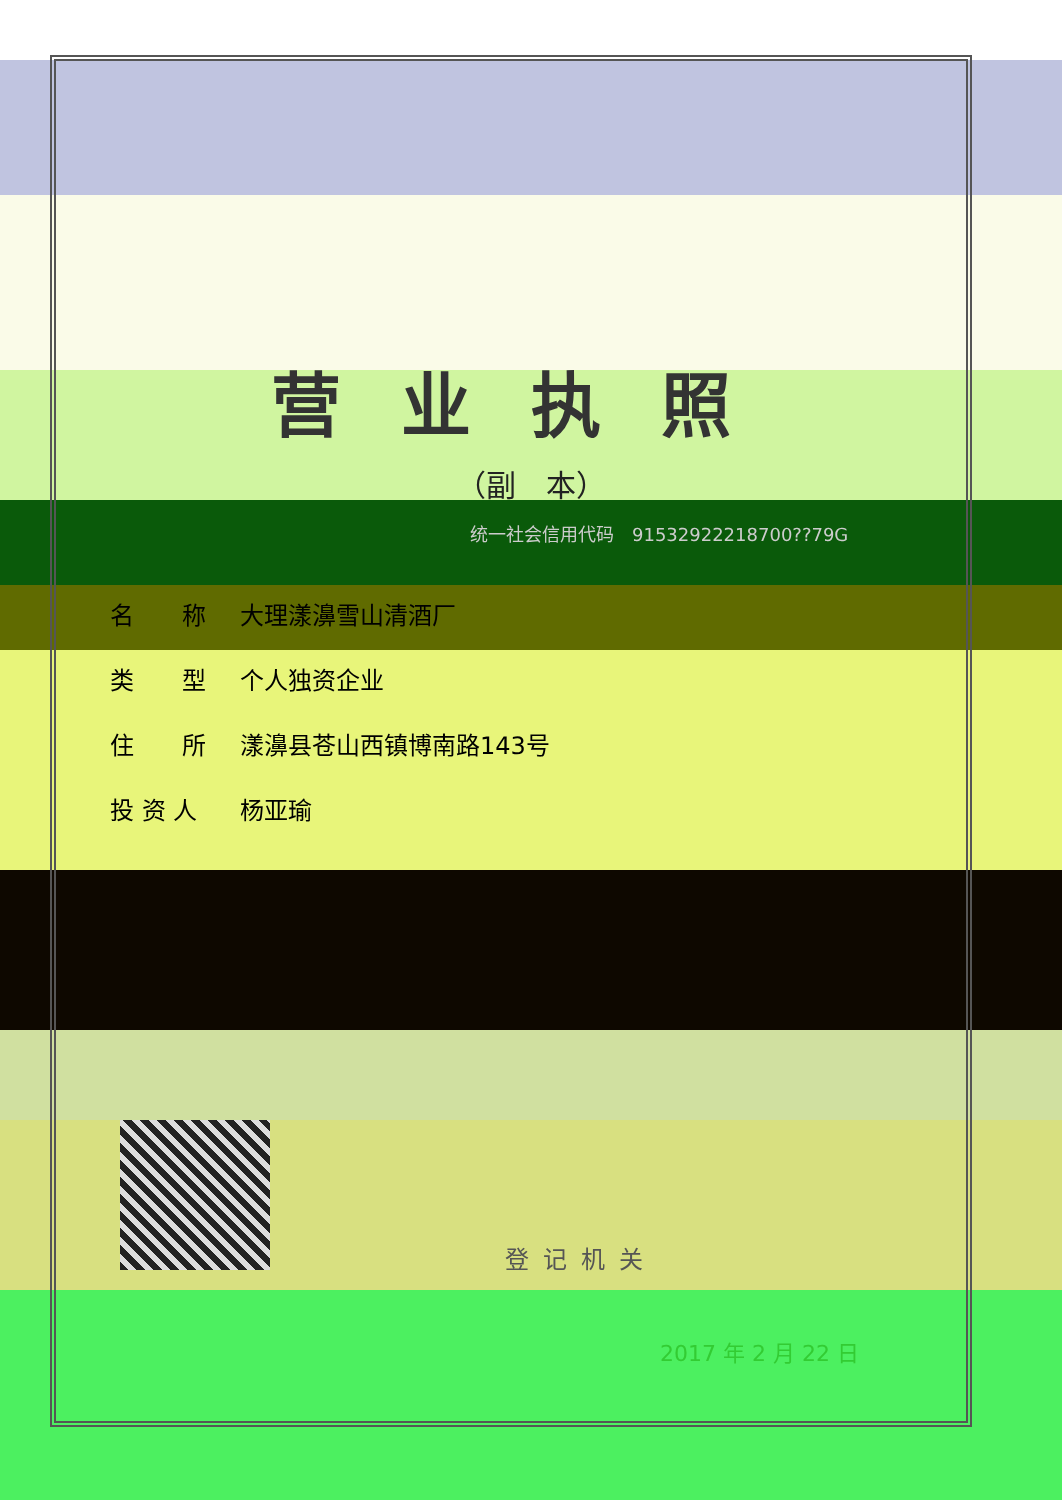营业执照
（副　本）
统一社会信用代码　91532922218700??79G
名　　称 大理漾濞雪山清酒厂
类　　型 个人独资企业
住　　所 漾濞县苍山西镇博南路143号
投 资 人 杨亚瑜
登记机关
2017 年 2 月 22 日